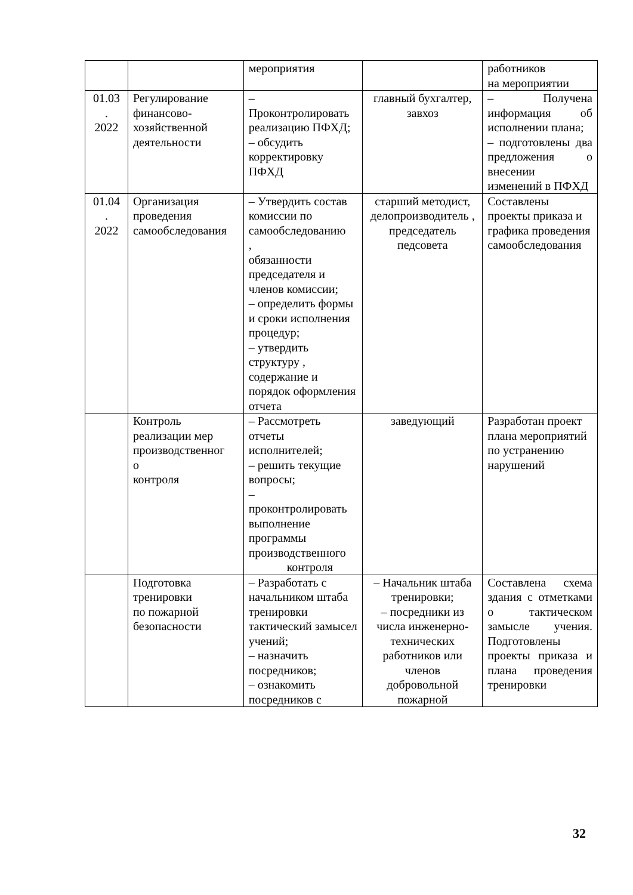| | | мероприятия | | работников на мероприятии |
| 01.03 . 2022 | Регулирование финансово-хозяйственной деятельности | – Проконтролировать реализацию ПФХД; – обсудить корректировку ПФХД | главный бухгалтер, завхоз | – Получена информация об исполнении плана; – подготовлены два предложения о внесении изменений в ПФХД |
| 01.04 . 2022 | Организация проведения самообследования | – Утвердить состав комиссии по самообследованию , обязанности председателя и членов комиссии; – определить формы и сроки исполнения процедур; – утвердить структуру , содержание и порядок оформления отчета | старший методист, делопроизводитель , председатель педсовета | Составлены проекты приказа и графика проведения самообследования |
| | Контроль реализации мер производственног о контроля | – Рассмотреть отчеты исполнителей; – решить текущие вопросы; – проконтролировать выполнение программы производственного контроля | заведующий | Разработан проект плана мероприятий по устранению нарушений |
| | Подготовка тренировки по пожарной безопасности | – Разработать с начальником штаба тренировки тактический замысел учений; – назначить посредников; – ознакомить посредников с | – Начальник штаба тренировки; – посредники из числа инженерно-технических работников или членов добровольной пожарной | Составлена схема здания с отметками о тактическом замысле учения. Подготовлены проекты приказа и плана проведения тренировки |
32